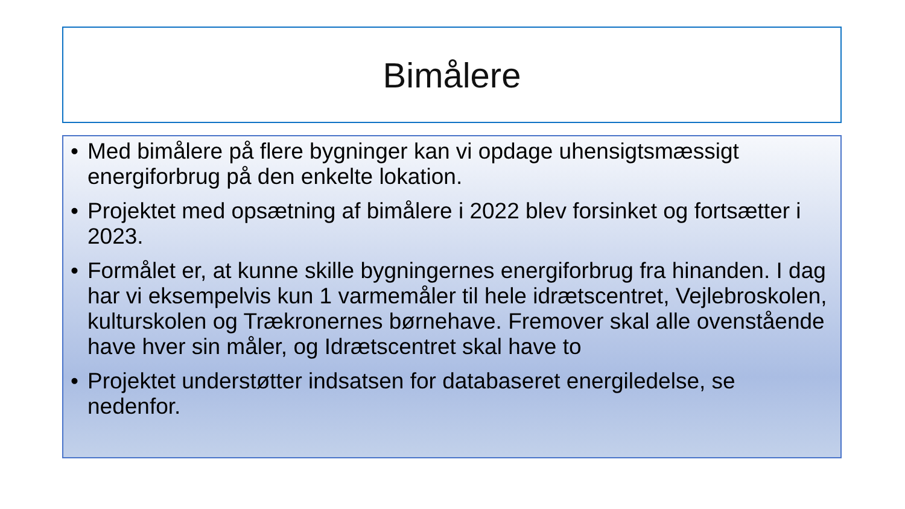Bimålere
• Med bimålere på flere bygninger kan vi opdage uhensigtsmæssigt energiforbrug på den enkelte lokation.
• Projektet med opsætning af bimålere i 2022 blev forsinket og fortsætter i 2023.
• Formålet er, at kunne skille bygningernes energiforbrug fra hinanden. I dag har vi eksempelvis kun 1 varmemåler til hele idrætscentret, Vejlebroskolen, kulturskolen og Trækronernes børnehave. Fremover skal alle ovenstående have hver sin måler, og Idrætscentret skal have to
• Projektet understøtter indsatsen for databaseret energiledelse, se nedenfor.